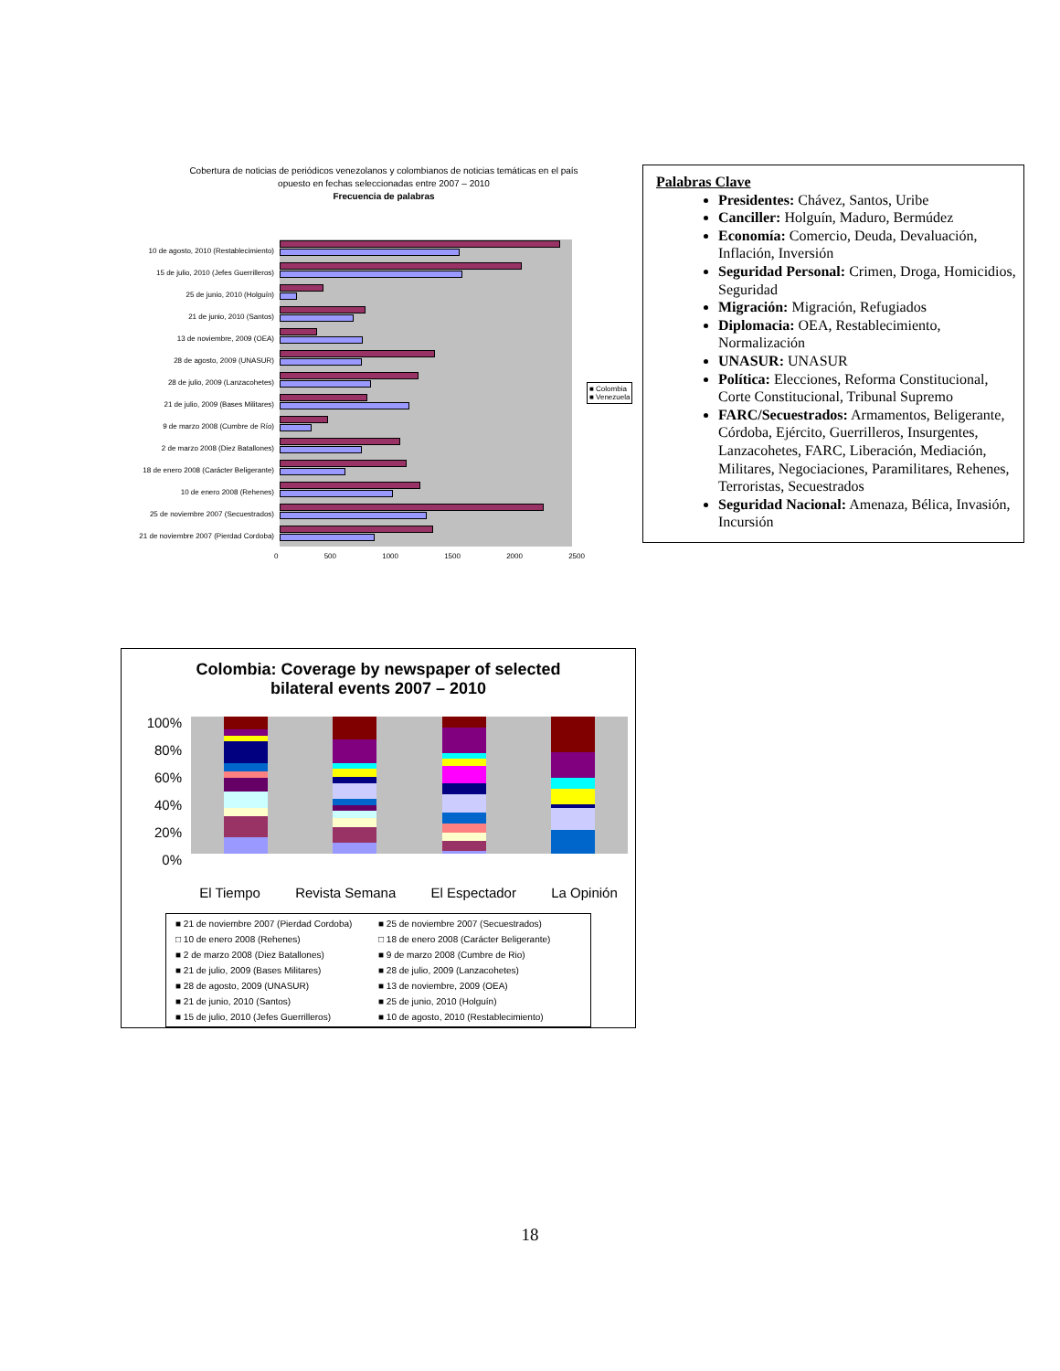Cobertura de noticias de periódicos venezolanos y colombianos de noticias temáticas en el país
opuesto en fechas seleccionadas entre 2007 – 2010
Frecuencia de palabras
10 de agosto, 2010 (Restablecimiento)
15 de julio, 2010 (Jefes Guerrilleros)
25 de junio, 2010 (Holguín)
21 de junio, 2010 (Santos)
13 de noviembre, 2009 (OEA)
28 de agosto, 2009 (UNASUR)
28 de julio, 2009 (Lanzacohetes)
21 de julio, 2009 (Bases Militares)
9 de marzo 2008 (Cumbre de Río)
2 de marzo 2008 (Diez Batallones)
18 de enero 2008 (Carácter Beligerante)
10 de enero 2008 (Rehenes)
25 de noviembre 2007 (Secuestrados)
21 de noviembre 2007 (Pierdad Cordoba)
0 500 1000 1500 2000 2500
■ Colombia
■ Venezuela
Palabras Clave
Presidentes: Chávez, Santos, Uribe
Canciller: Holguín, Maduro, Bermúdez
Economía: Comercio, Deuda, Devaluación, Inflación, Inversión
Seguridad Personal: Crimen, Droga, Homicidios, Seguridad
Migración: Migración, Refugiados
Diplomacia: OEA, Restablecimiento, Normalización
UNASUR: UNASUR
Política: Elecciones, Reforma Constitucional, Corte Constitucional, Tribunal Supremo
FARC/Secuestrados: Armamentos, Beligerante, Córdoba, Ejército, Guerrilleros, Insurgentes, Lanzacohetes, FARC, Liberación, Mediación, Militares, Negociaciones, Paramilitares, Rehenes, Terroristas, Secuestrados
Seguridad Nacional: Amenaza, Bélica, Invasión, Incursión
Colombia: Coverage by newspaper of selected
bilateral events 2007 – 2010
100%
80%
60%
40%
20%
0%
El Tiempo Revista Semana El Espectador La Opinión
■ 21 de noviembre 2007 (Pierdad Cordoba)
■ 25 de noviembre 2007 (Secuestrados)
□ 10 de enero 2008 (Rehenes)
□ 18 de enero 2008 (Carácter Beligerante)
■ 2 de marzo 2008 (Diez Batallones)
■ 9 de marzo 2008 (Cumbre de Rio)
■ 21 de julio, 2009 (Bases Militares)
■ 28 de julio, 2009 (Lanzacohetes)
■ 28 de agosto, 2009 (UNASUR)
■ 13 de noviembre, 2009 (OEA)
■ 21 de junio, 2010 (Santos)
■ 25 de junio, 2010 (Holguín)
■ 15 de julio, 2010 (Jefes Guerrilleros)
■ 10 de agosto, 2010 (Restablecimiento)
18